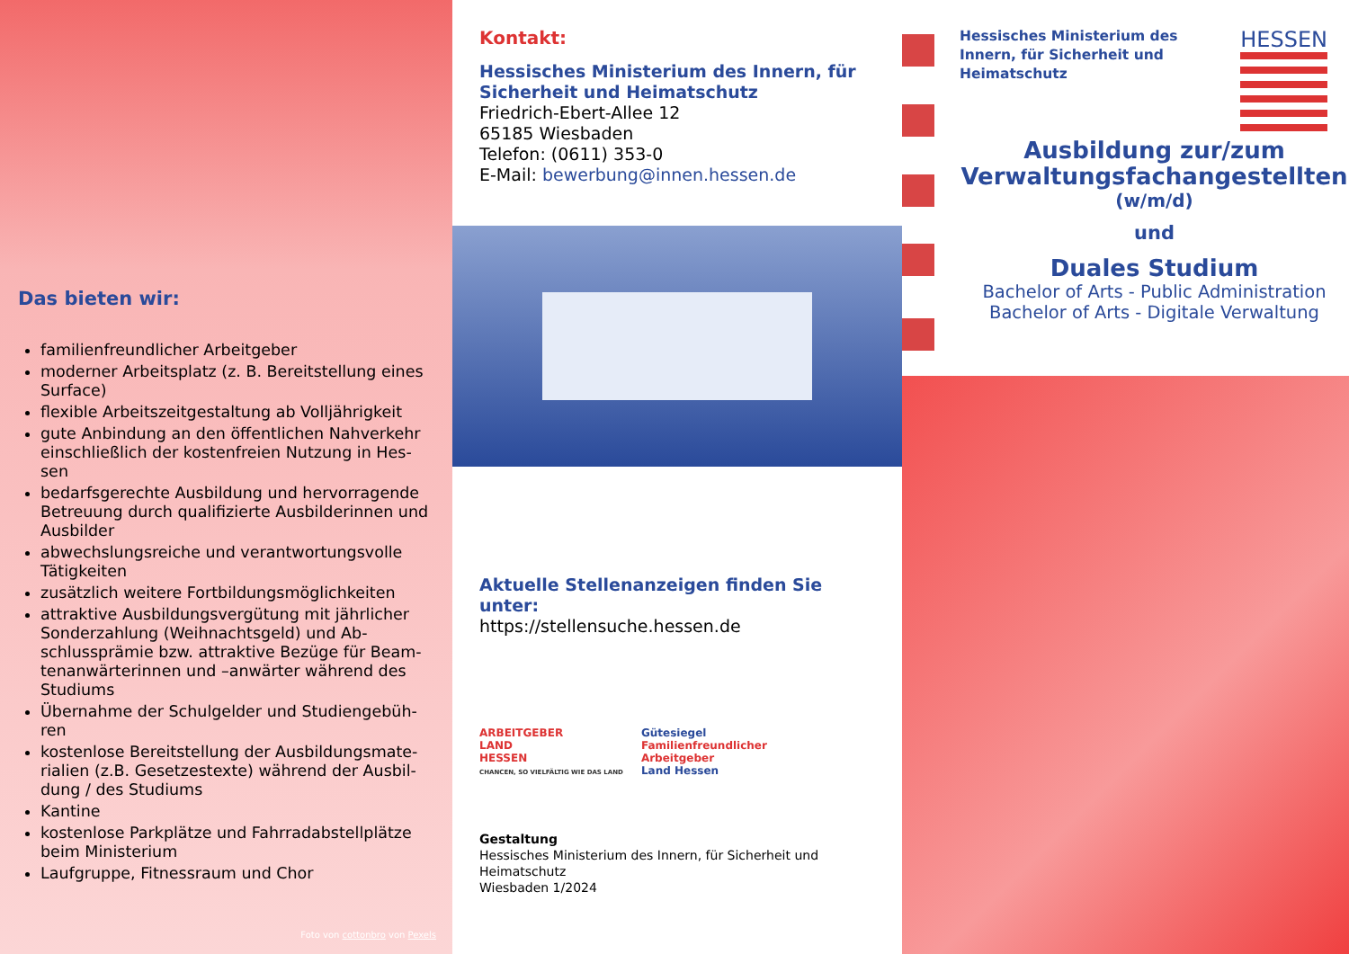Das bieten wir:
familienfreundlicher Arbeitgeber
moderner Arbeitsplatz (z. B. Bereitstellung eines Surface)
flexible Arbeitszeitgestaltung ab Volljährigkeit
gute Anbindung an den öffentlichen Nahverkehr einschließlich der kostenfreien Nutzung in Hes-sen
bedarfsgerechte Ausbildung und hervorragende Betreuung durch qualifizierte Ausbilderinnen und Ausbilder
abwechslungsreiche und verantwortungsvolle Tätigkeiten
zusätzlich weitere Fortbildungsmöglichkeiten
attraktive Ausbildungsvergütung mit jährlicher Sonderzahlung (Weihnachtsgeld) und Ab-schlussprämie bzw. attraktive Bezüge für Beam-tenanwärterinnen und –anwärter während des Studiums
Übernahme der Schulgelder und Studiengebüh-ren
kostenlose Bereitstellung der Ausbildungsmate-rialien (z.B. Gesetzestexte) während der Ausbil-dung / des Studiums
Kantine
kostenlose Parkplätze und Fahrradabstellplätze beim Ministerium
Laufgruppe, Fitnessraum und Chor
Foto von cottonbro von Pexels
Kontakt:
Hessisches Ministerium des Innern, für Sicherheit und Heimatschutz
Friedrich-Ebert-Allee 12
65185 Wiesbaden
Telefon: (0611) 353-0
E-Mail: bewerbung@innen.hessen.de
Aktuelle Stellenanzeigen finden Sie unter:
https://stellensuche.hessen.de
ARBEITGEBER
LAND
HESSEN
CHANCEN, SO VIELFÄLTIG WIE DAS LAND
Gütesiegel
Familienfreundlicher
Arbeitgeber
Land Hessen
Gestaltung
Hessisches Ministerium des Innern, für Sicherheit und Heimatschutz
Wiesbaden 1/2024
Hessisches Ministerium des
Innern, für Sicherheit und
Heimatschutz
HESSEN
Ausbildung zur/zum
Verwaltungsfachangestellten
(w/m/d)
und
Duales Studium
Bachelor of Arts - Public Administration
Bachelor of Arts - Digitale Verwaltung